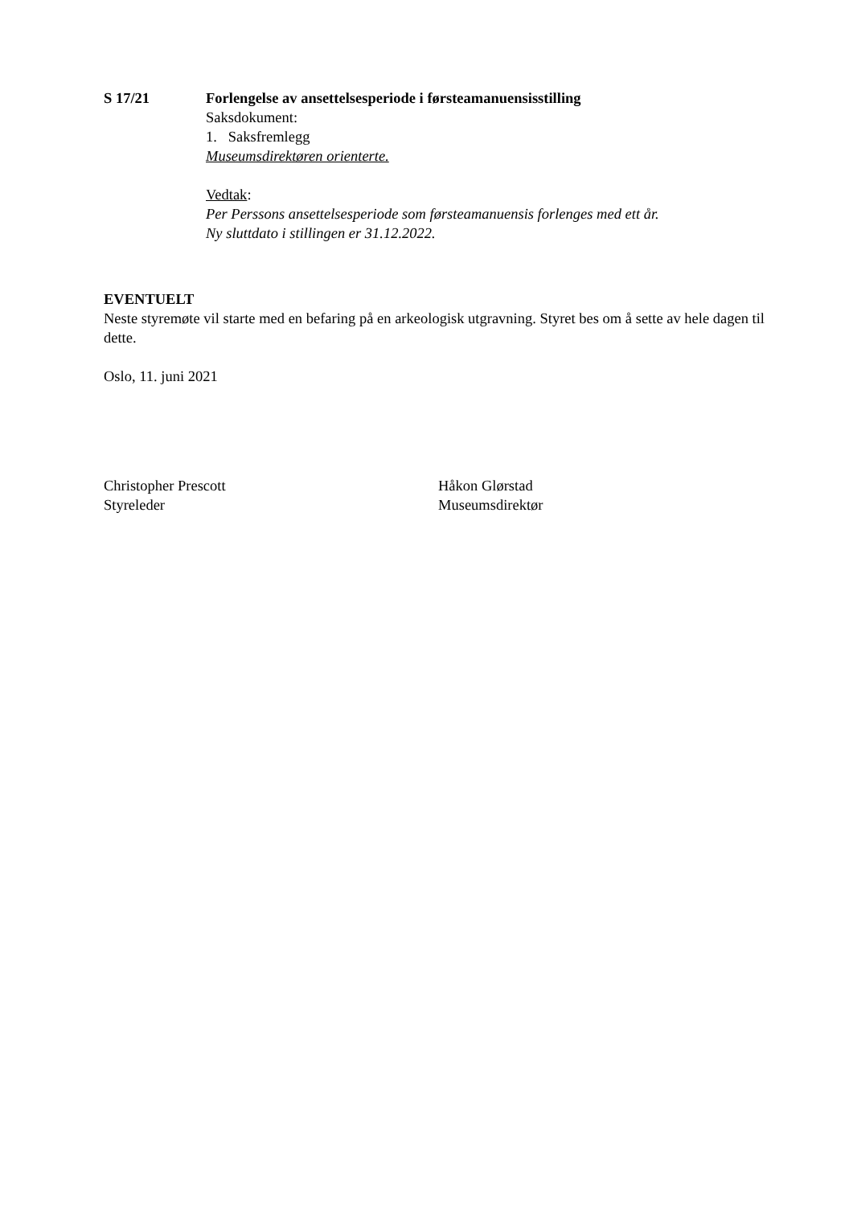S 17/21 Forlengelse av ansettelsesperiode i førsteamanuensisstilling
Saksdokument:
1. Saksfremlegg
Museumsdirektøren orienterte.
Vedtak:
Per Perssons ansettelsesperiode som førsteamanuensis forlenges med ett år.
Ny sluttdato i stillingen er 31.12.2022.
EVENTUELT
Neste styremøte vil starte med en befaring på en arkeologisk utgravning. Styret bes om å sette av hele dagen til dette.
Oslo, 11. juni 2021
Christopher Prescott
Styreleder
Håkon Glørstad
Museumsdirektør